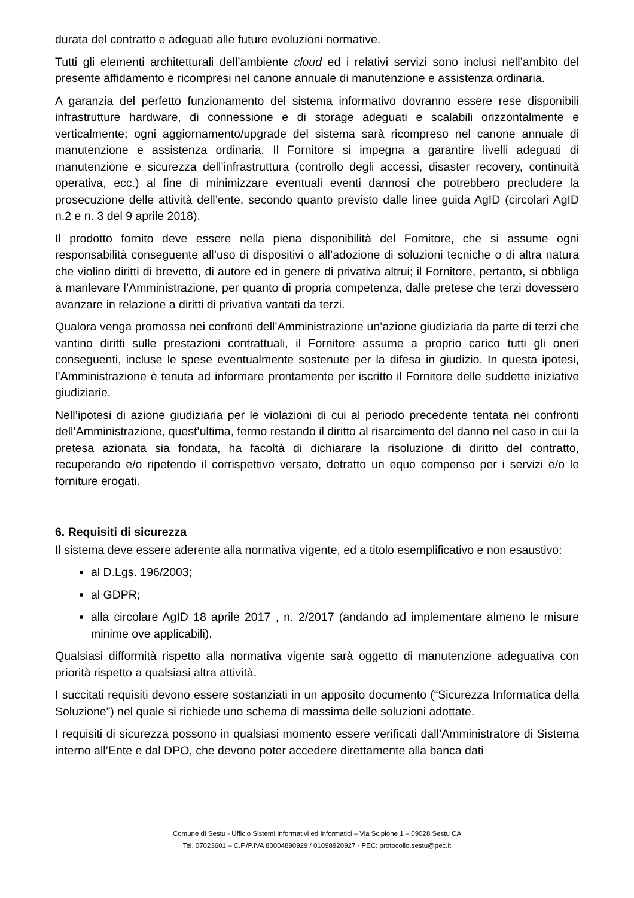durata del contratto e adeguati alle future evoluzioni normative.
Tutti gli elementi architetturali dell’ambiente cloud ed i relativi servizi sono inclusi nell’ambito del presente affidamento e ricompresi nel canone annuale di manutenzione e assistenza ordinaria.
A garanzia del perfetto funzionamento del sistema informativo dovranno essere rese disponibili infrastrutture hardware, di connessione e di storage adeguati e scalabili orizzontalmente e verticalmente; ogni aggiornamento/upgrade del sistema sarà ricompreso nel canone annuale di manutenzione e assistenza ordinaria. Il Fornitore si impegna a garantire livelli adeguati di manutenzione e sicurezza dell’infrastruttura (controllo degli accessi, disaster recovery, continuità operativa, ecc.) al fine di minimizzare eventuali eventi dannosi che potrebbero precludere la prosecuzione delle attività dell’ente, secondo quanto previsto dalle linee guida AgID (circolari AgID n.2 e n. 3 del 9 aprile 2018).
Il prodotto fornito deve essere nella piena disponibilità del Fornitore, che si assume ogni responsabilità conseguente all’uso di dispositivi o all’adozione di soluzioni tecniche o di altra natura che violino diritti di brevetto, di autore ed in genere di privativa altrui; il Fornitore, pertanto, si obbliga a manlevare l’Amministrazione, per quanto di propria competenza, dalle pretese che terzi dovessero avanzare in relazione a diritti di privativa vantati da terzi.
Qualora venga promossa nei confronti dell’Amministrazione un’azione giudiziaria da parte di terzi che vantino diritti sulle prestazioni contrattuali, il Fornitore assume a proprio carico tutti gli oneri conseguenti, incluse le spese eventualmente sostenute per la difesa in giudizio. In questa ipotesi, l’Amministrazione è tenuta ad informare prontamente per iscritto il Fornitore delle suddette iniziative giudiziarie.
Nell’ipotesi di azione giudiziaria per le violazioni di cui al periodo precedente tentata nei confronti dell’Amministrazione, quest’ultima, fermo restando il diritto al risarcimento del danno nel caso in cui la pretesa azionata sia fondata, ha facoltà di dichiarare la risoluzione di diritto del contratto, recuperando e/o ripetendo il corrispettivo versato, detratto un equo compenso per i servizi e/o le forniture erogati.
6. Requisiti di sicurezza
Il sistema deve essere aderente alla normativa vigente, ed a titolo esemplificativo e non esaustivo:
al D.Lgs. 196/2003;
al GDPR;
alla circolare AgID 18 aprile 2017 , n. 2/2017 (andando ad implementare almeno le misure minime ove applicabili).
Qualsiasi difformità rispetto alla normativa vigente sarà oggetto di manutenzione adeguativa con priorità rispetto a qualsiasi altra attività.
I succitati requisiti devono essere sostanziati in un apposito documento (“Sicurezza Informatica della Soluzione”) nel quale si richiede uno schema di massima delle soluzioni adottate.
I requisiti di sicurezza possono in qualsiasi momento essere verificati dall’Amministratore di Sistema interno all’Ente e dal DPO, che devono poter accedere direttamente alla banca dati
Comune di Sestu - Ufficio Sistemi Informativi ed Informatici – Via Scipione 1 – 09028 Sestu CA
Tel. 07023601 – C.F./P.IVA 80004890929 / 01098920927 - PEC: protocollo.sestu@pec.it